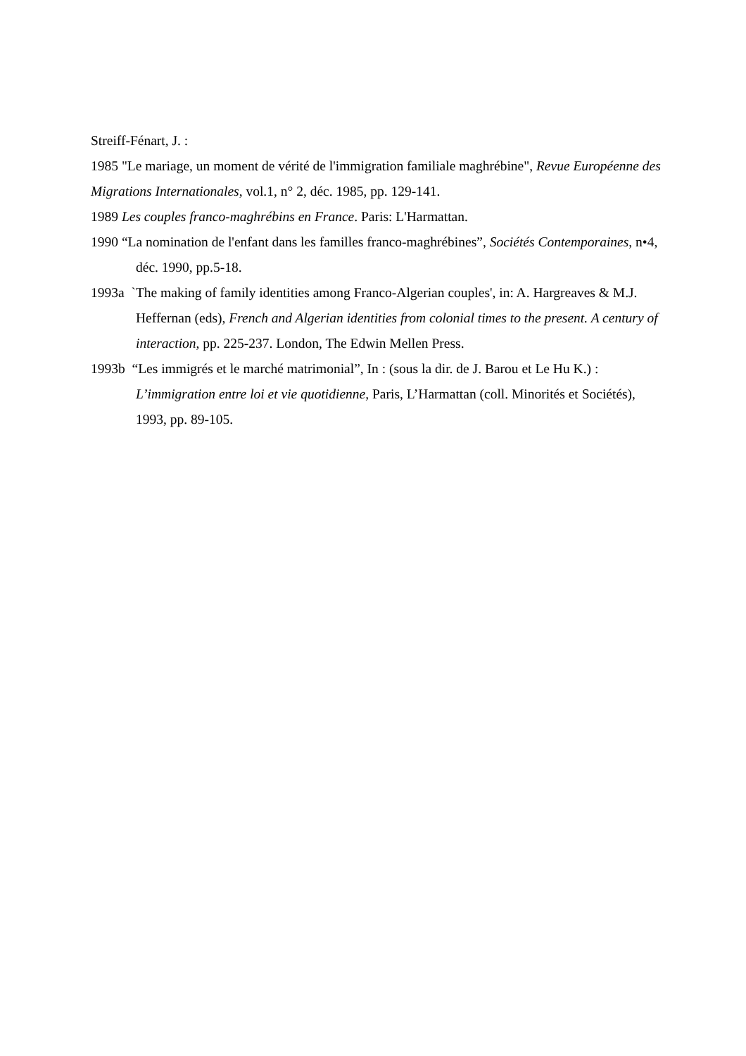Streiff-Fénart, J. :
1985 "Le mariage, un moment de vérité de l'immigration familiale maghrébine", Revue Européenne des Migrations Internationales, vol.1, n° 2, déc. 1985, pp. 129-141.
1989 Les couples franco-maghrébins en France. Paris: L'Harmattan.
1990 “La nomination de l'enfant dans les familles franco-maghrébines”, Sociétés Contemporaines, n•4, déc. 1990, pp.5-18.
1993a `The making of family identities among Franco-Algerian couples', in: A. Hargreaves & M.J. Heffernan (eds), French and Algerian identities from colonial times to the present. A century of interaction, pp. 225-237. London, The Edwin Mellen Press.
1993b “Les immigrés et le marché matrimonial”, In : (sous la dir. de J. Barou et Le Hu K.) : L’immigration entre loi et vie quotidienne, Paris, L’Harmattan (coll. Minorités et Sociétés), 1993, pp. 89-105.